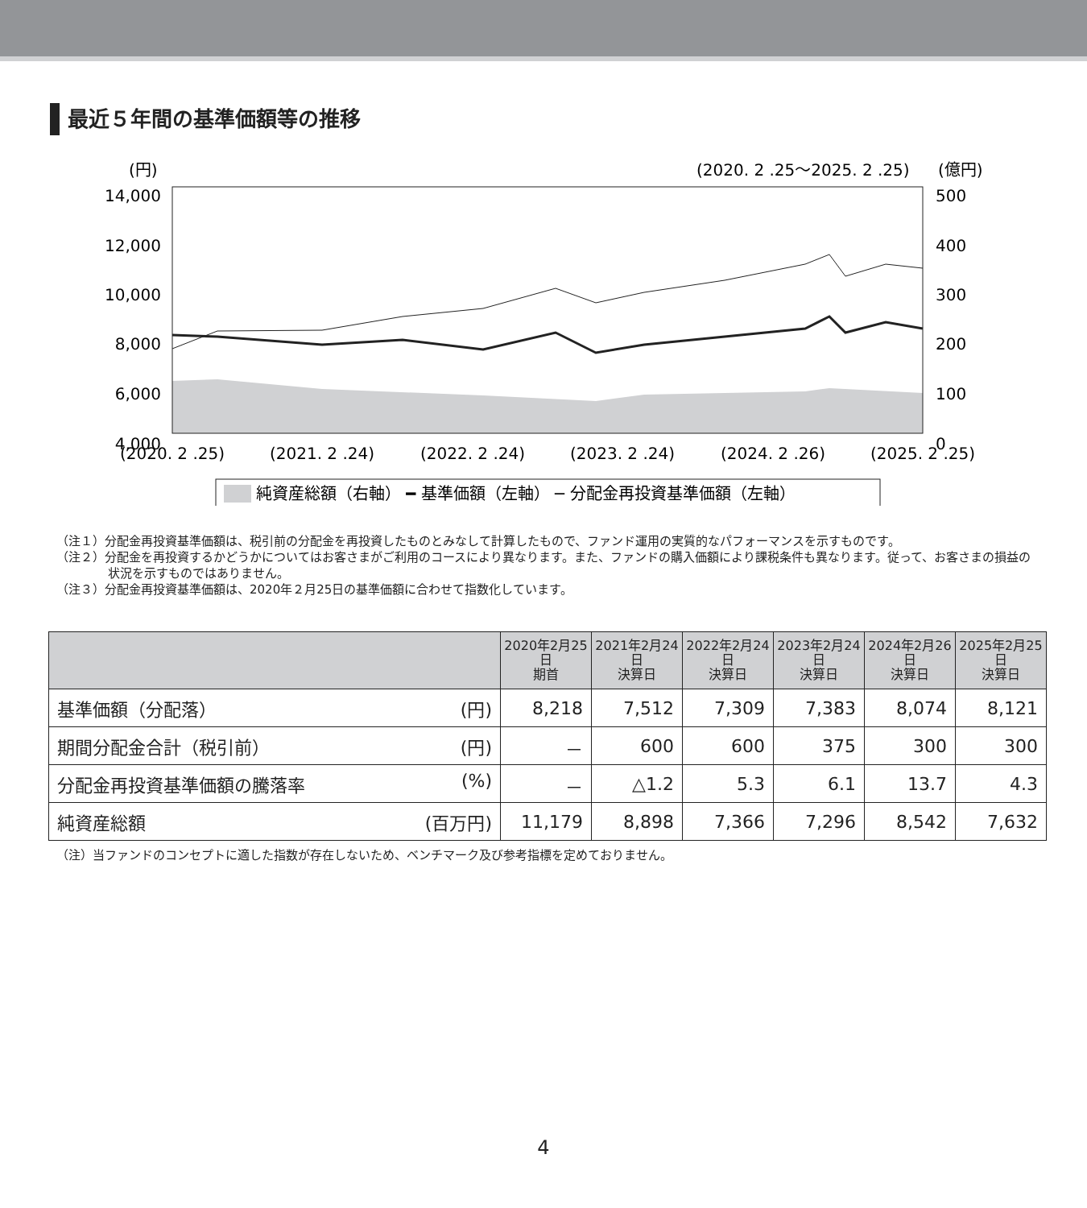最近５年間の基準価額等の推移
(円)
(2020. 2 .25〜2025. 2 .25)
(億円)
14,000
12,000
10,000
8,000
6,000
4,000
500
400
300
200
100
0
(2020. 2 .25)
(2021. 2 .24)
(2022. 2 .24)
(2023. 2 .24)
(2024. 2 .26)
(2025. 2 .25)
純資産総額（右軸） ━ 基準価額（左軸） ─ 分配金再投資基準価額（左軸）
（注１）分配金再投資基準価額は、税引前の分配金を再投資したものとみなして計算したもので、ファンド運用の実質的なパフォーマンスを示すものです。
（注２）分配金を再投資するかどうかについてはお客さまがご利用のコースにより異なります。また、ファンドの購入価額により課税条件も異なります。従って、お客さまの損益の状況を示すものではありません。
（注３）分配金再投資基準価額は、2020年２月25日の基準価額に合わせて指数化しています。
| | 2020年2月25日 期首 | 2021年2月24日 決算日 | 2022年2月24日 決算日 | 2023年2月24日 決算日 | 2024年2月26日 決算日 | 2025年2月25日 決算日 |
| --- | --- | --- | --- | --- | --- | --- |
| 基準価額（分配落） (円) | 8,218 | 7,512 | 7,309 | 7,383 | 8,074 | 8,121 |
| 期間分配金合計（税引前） (円) | － | 600 | 600 | 375 | 300 | 300 |
| 分配金再投資基準価額の騰落率 (%) | － | △1.2 | 5.3 | 6.1 | 13.7 | 4.3 |
| 純資産総額 (百万円) | 11,179 | 8,898 | 7,366 | 7,296 | 8,542 | 7,632 |
（注）当ファンドのコンセプトに適した指数が存在しないため、ベンチマーク及び参考指標を定めておりません。
4